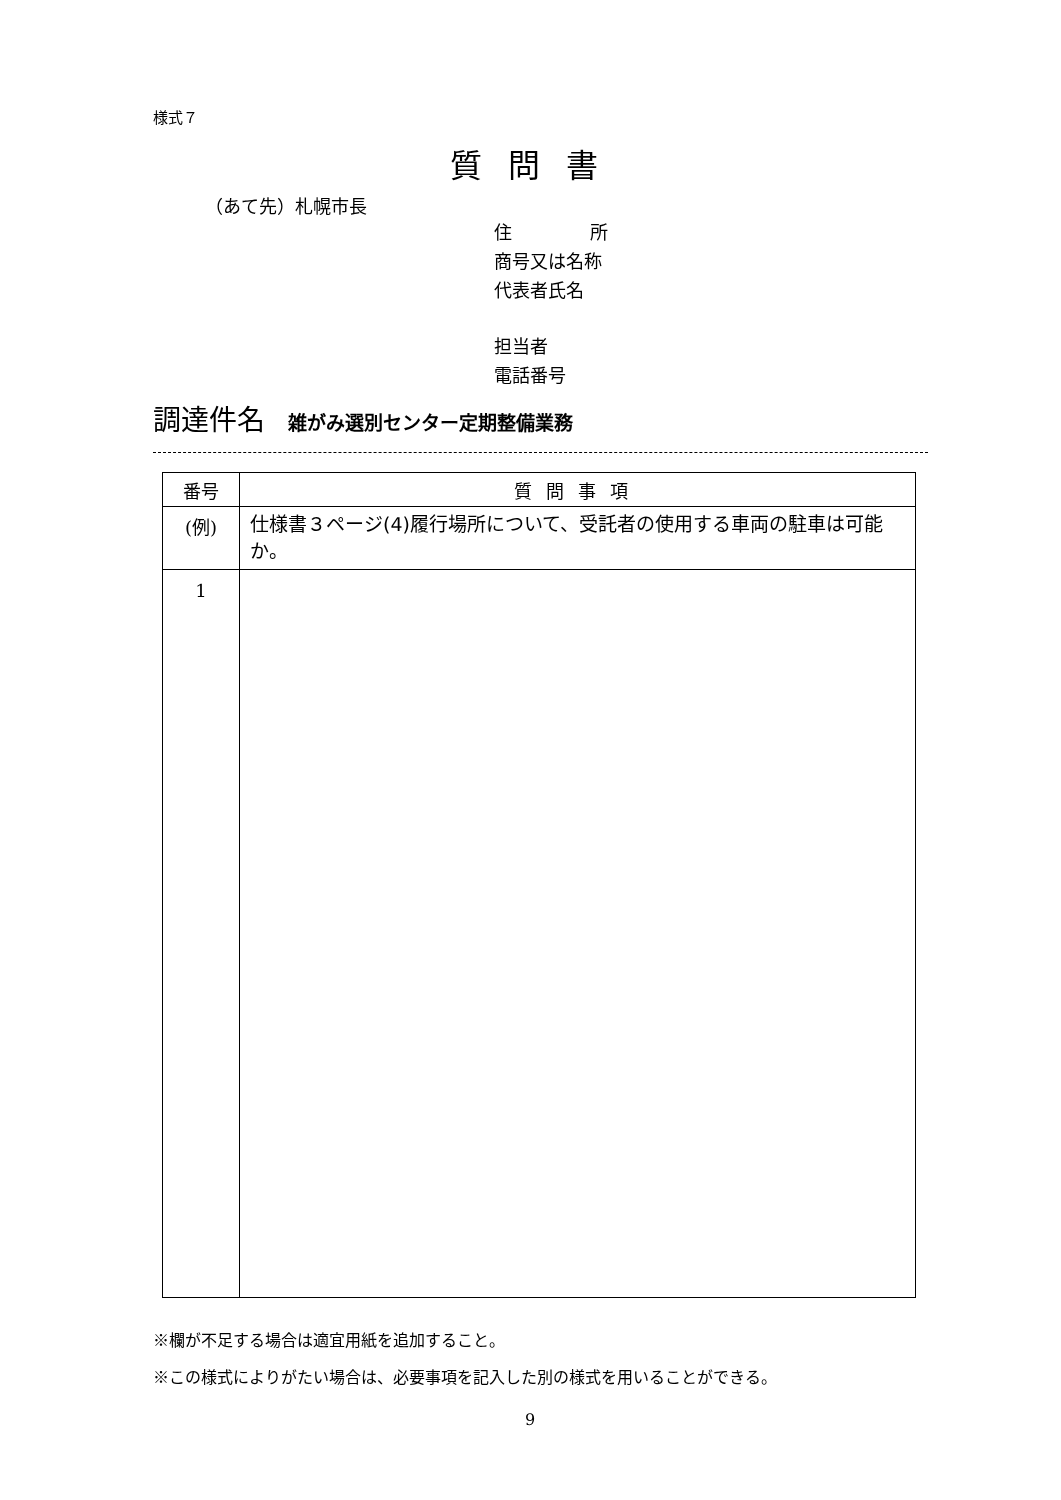様式７
質問書
（あて先）札幌市長
住 所
商号又は名称
代表者氏名
担当者
電話番号
調達件名 雑がみ選別センター定期整備業務
| 番号 | 質問事項 |
| --- | --- |
| (例) | 仕様書３ページ(4)履行場所について、受託者の使用する車両の駐車は可能か。 |
| 1 | |
※欄が不足する場合は適宜用紙を追加すること。
※この様式によりがたい場合は、必要事項を記入した別の様式を用いることができる。
9